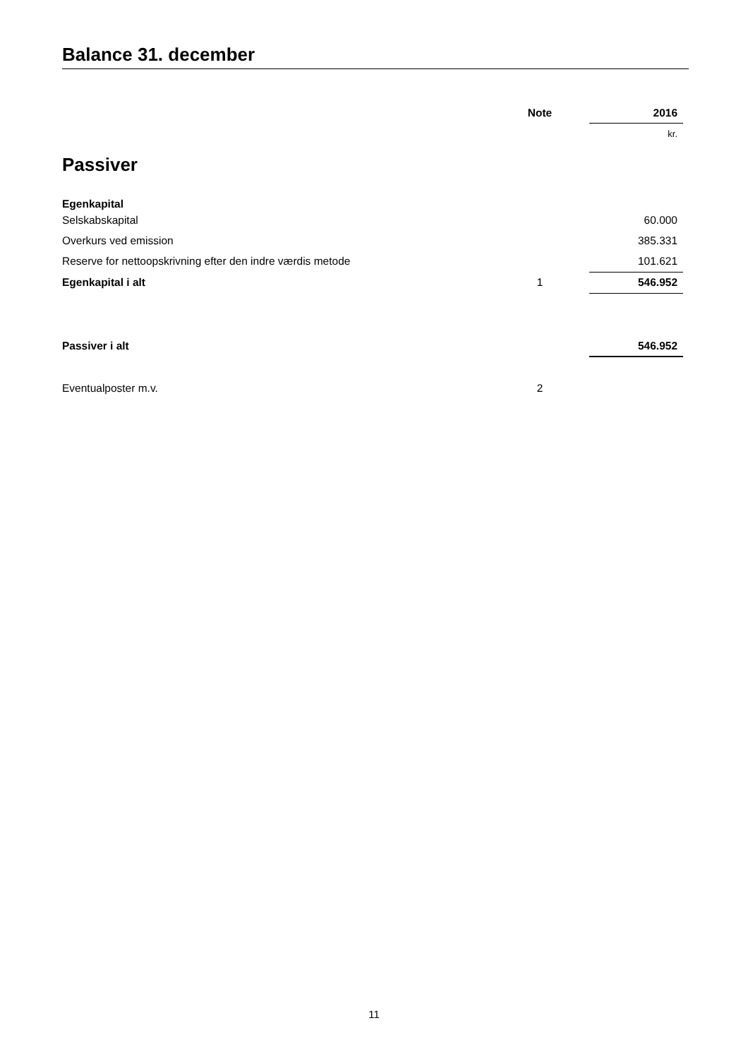Balance 31. december
| | Note | | 2016 |
| --- | --- | --- | --- |
| | | | kr. |
| Passiver | | | |
| Egenkapital | | | |
| Selskabskapital | | | 60.000 |
| Overkurs ved emission | | | 385.331 |
| Reserve for nettoopskrivning efter den indre værdis metode | | | 101.621 |
| Egenkapital i alt | 1 | | 546.952 |
| Passiver i alt | | | 546.952 |
| Eventualposter m.v. | 2 | | |
11